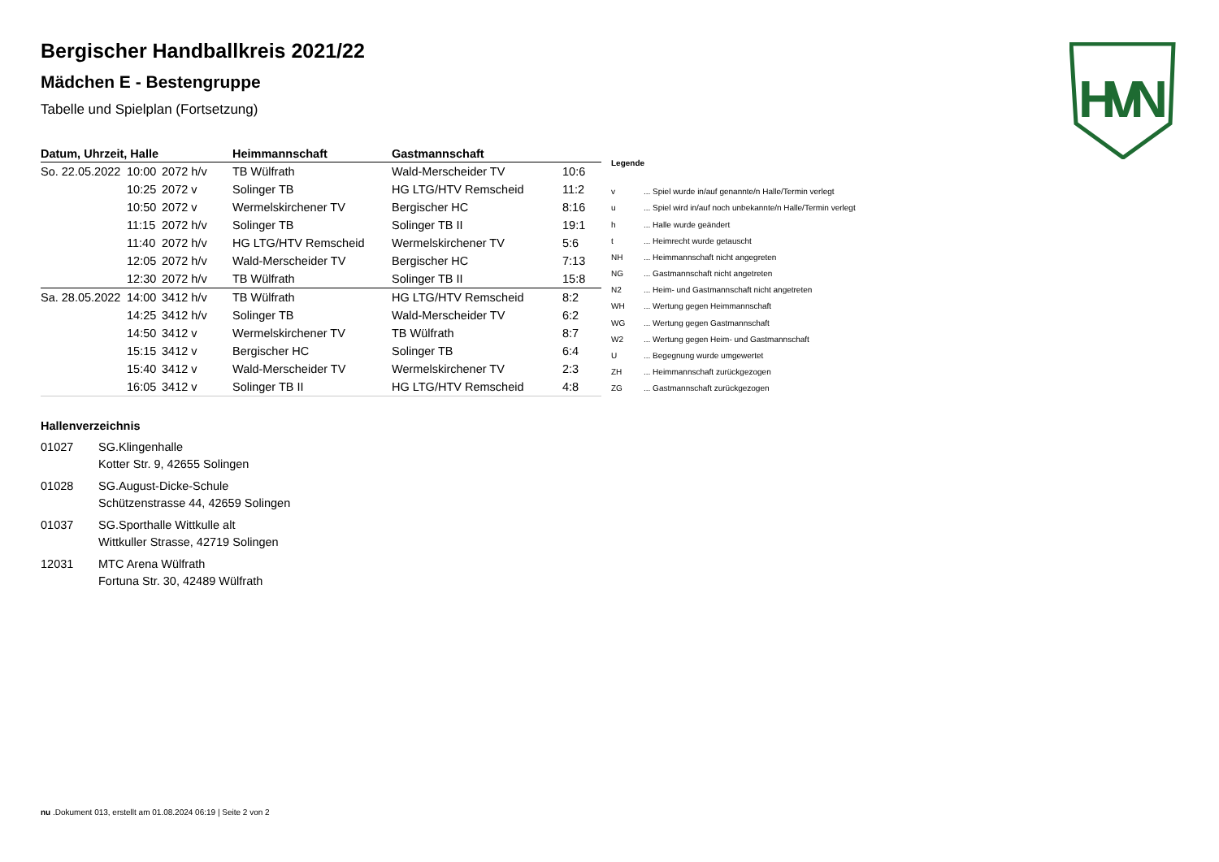HVN
Bergischer Handballkreis 2021/22
Mädchen E - Bestengruppe
Tabelle und Spielplan (Fortsetzung)
| Datum, Uhrzeit, Halle | | | Heimmannschaft | Gastmannschaft | |
| --- | --- | --- | --- | --- | --- |
| So. 22.05.2022 | 10:00 | 2072 h/v | TB Wülfrath | Wald-Merscheider TV | 10:6 |
| | 10:25 | 2072 v | Solinger TB | HG LTG/HTV Remscheid | 11:2 |
| | 10:50 | 2072 v | Wermelskirchener TV | Bergischer HC | 8:16 |
| | 11:15 | 2072 h/v | Solinger TB | Solinger TB II | 19:1 |
| | 11:40 | 2072 h/v | HG LTG/HTV Remscheid | Wermelskirchener TV | 5:6 |
| | 12:05 | 2072 h/v | Wald-Merscheider TV | Bergischer HC | 7:13 |
| | 12:30 | 2072 h/v | TB Wülfrath | Solinger TB II | 15:8 |
| Sa. 28.05.2022 | 14:00 | 3412 h/v | TB Wülfrath | HG LTG/HTV Remscheid | 8:2 |
| | 14:25 | 3412 h/v | Solinger TB | Wald-Merscheider TV | 6:2 |
| | 14:50 | 3412 v | Wermelskirchener TV | TB Wülfrath | 8:7 |
| | 15:15 | 3412 v | Bergischer HC | Solinger TB | 6:4 |
| | 15:40 | 3412 v | Wald-Merscheider TV | Wermelskirchener TV | 2:3 |
| | 16:05 | 3412 v | Solinger TB II | HG LTG/HTV Remscheid | 4:8 |
| Legende | |
| --- | --- |
| v | ... Spiel wurde in/auf genannte/n Halle/Termin verlegt |
| u | ... Spiel wird in/auf noch unbekannte/n Halle/Termin verlegt |
| h | ... Halle wurde geändert |
| t | ... Heimrecht wurde getauscht |
| NH | ... Heimmannschaft nicht angegreten |
| NG | ... Gastmannschaft nicht angetreten |
| N2 | ... Heim- und Gastmannschaft nicht angetreten |
| WH | ... Wertung gegen Heimmannschaft |
| WG | ... Wertung gegen Gastmannschaft |
| W2 | ... Wertung gegen Heim- und Gastmannschaft |
| U | ... Begegnung wurde umgewertet |
| ZH | ... Heimmannschaft zurückgezogen |
| ZG | ... Gastmannschaft zurückgezogen |
Hallenverzeichnis
01027 SG.Klingenhalle
Kotter Str. 9, 42655 Solingen
01028 SG.August-Dicke-Schule
Schützenstrasse 44, 42659 Solingen
01037 SG.Sporthalle Wittkulle alt
Wittkuller Strasse, 42719 Solingen
12031 MTC Arena Wülfrath
Fortuna Str. 30, 42489 Wülfrath
nu .Dokument 013, erstellt am 01.08.2024 06:19 | Seite 2 von 2